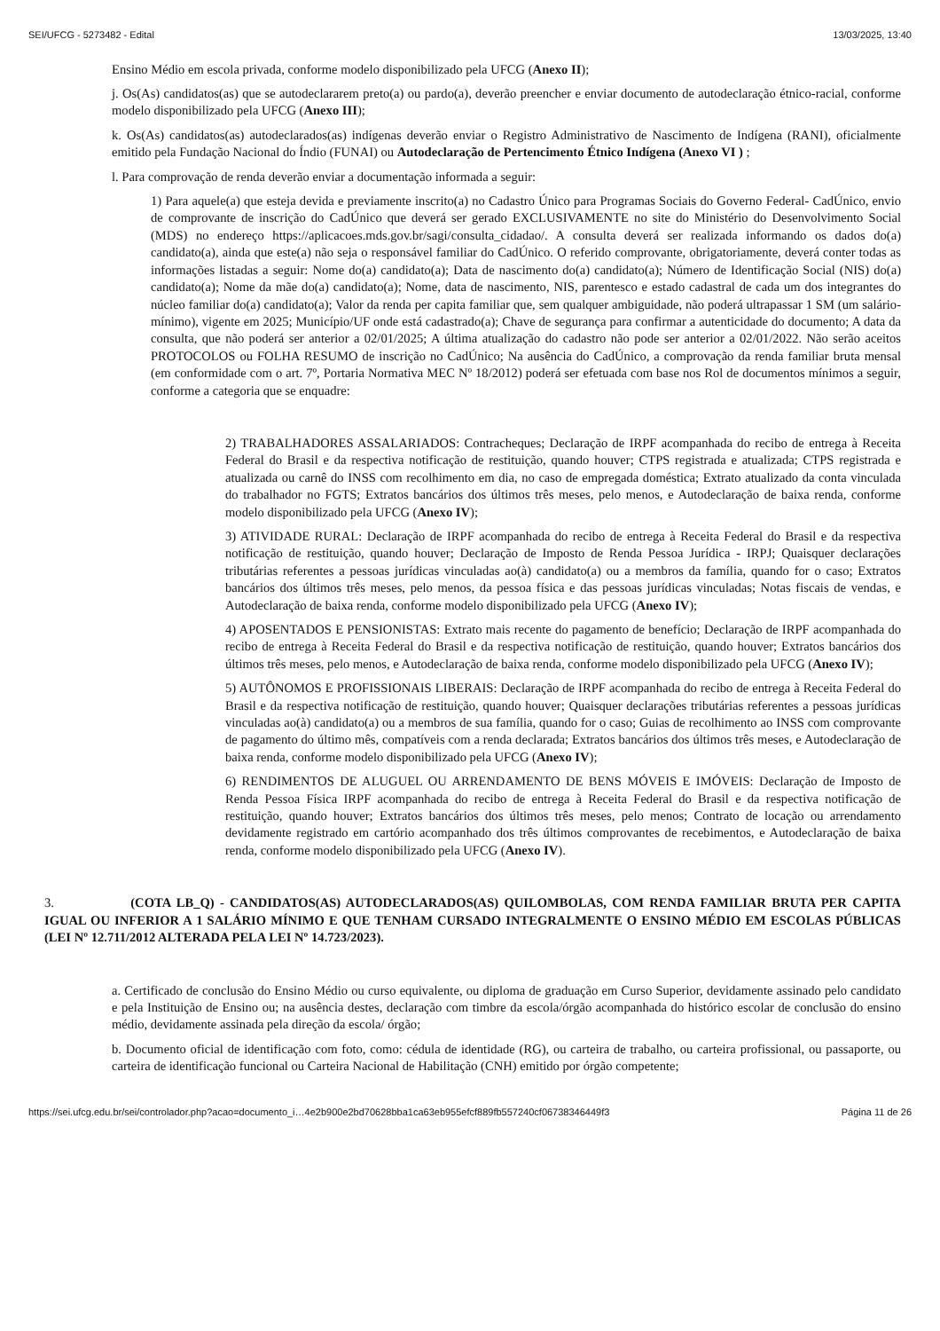SEI/UFCG - 5273482 - Edital 13/03/2025, 13:40
Ensino Médio em escola privada, conforme modelo disponibilizado pela UFCG (Anexo II);
j. Os(As) candidatos(as) que se autodeclararem preto(a) ou pardo(a), deverão preencher e enviar documento de autodeclaração étnico-racial, conforme modelo disponibilizado pela UFCG (Anexo III);
k. Os(As) candidatos(as) autodeclarados(as) indígenas deverão enviar o Registro Administrativo de Nascimento de Indígena (RANI), oficialmente emitido pela Fundação Nacional do Índio (FUNAI) ou Autodeclaração de Pertencimento Étnico Indígena (Anexo VI ) ;
l. Para comprovação de renda deverão enviar a documentação informada a seguir:
1) Para aquele(a) que esteja devida e previamente inscrito(a) no Cadastro Único para Programas Sociais do Governo Federal- CadÚnico, envio de comprovante de inscrição do CadÚnico que deverá ser gerado EXCLUSIVAMENTE no site do Ministério do Desenvolvimento Social (MDS) no endereço https://aplicacoes.mds.gov.br/sagi/consulta_cidadao/. A consulta deverá ser realizada informando os dados do(a) candidato(a), ainda que este(a) não seja o responsável familiar do CadÚnico. O referido comprovante, obrigatoriamente, deverá conter todas as informações listadas a seguir: Nome do(a) candidato(a); Data de nascimento do(a) candidato(a); Número de Identificação Social (NIS) do(a) candidato(a); Nome da mãe do(a) candidato(a); Nome, data de nascimento, NIS, parentesco e estado cadastral de cada um dos integrantes do núcleo familiar do(a) candidato(a); Valor da renda per capita familiar que, sem qualquer ambiguidade, não poderá ultrapassar 1 SM (um salário- mínimo), vigente em 2025; Município/UF onde está cadastrado(a); Chave de segurança para confirmar a autenticidade do documento; A data da consulta, que não poderá ser anterior a 02/01/2025; A última atualização do cadastro não pode ser anterior a 02/01/2022. Não serão aceitos PROTOCOLOS ou FOLHA RESUMO de inscrição no CadÚnico; Na ausência do CadÚnico, a comprovação da renda familiar bruta mensal (em conformidade com o art. 7º, Portaria Normativa MEC Nº 18/2012) poderá ser efetuada com base nos Rol de documentos mínimos a seguir, conforme a categoria que se enquadre:
2) TRABALHADORES ASSALARIADOS: Contracheques; Declaração de IRPF acompanhada do recibo de entrega à Receita Federal do Brasil e da respectiva notificação de restituição, quando houver; CTPS registrada e atualizada; CTPS registrada e atualizada ou carnê do INSS com recolhimento em dia, no caso de empregada doméstica; Extrato atualizado da conta vinculada do trabalhador no FGTS; Extratos bancários dos últimos três meses, pelo menos, e Autodeclaração de baixa renda, conforme modelo disponibilizado pela UFCG (Anexo IV);
3) ATIVIDADE RURAL: Declaração de IRPF acompanhada do recibo de entrega à Receita Federal do Brasil e da respectiva notificação de restituição, quando houver; Declaração de Imposto de Renda Pessoa Jurídica - IRPJ; Quaisquer declarações tributárias referentes a pessoas jurídicas vinculadas ao(à) candidato(a) ou a membros da família, quando for o caso; Extratos bancários dos últimos três meses, pelo menos, da pessoa física e das pessoas jurídicas vinculadas; Notas fiscais de vendas, e Autodeclaração de baixa renda, conforme modelo disponibilizado pela UFCG (Anexo IV);
4) APOSENTADOS E PENSIONISTAS: Extrato mais recente do pagamento de benefício; Declaração de IRPF acompanhada do recibo de entrega à Receita Federal do Brasil e da respectiva notificação de restituição, quando houver; Extratos bancários dos últimos três meses, pelo menos, e Autodeclaração de baixa renda, conforme modelo disponibilizado pela UFCG (Anexo IV);
5) AUTÔNOMOS E PROFISSIONAIS LIBERAIS: Declaração de IRPF acompanhada do recibo de entrega à Receita Federal do Brasil e da respectiva notificação de restituição, quando houver; Quaisquer declarações tributárias referentes a pessoas jurídicas vinculadas ao(à) candidato(a) ou a membros de sua família, quando for o caso; Guias de recolhimento ao INSS com comprovante de pagamento do último mês, compatíveis com a renda declarada; Extratos bancários dos últimos três meses, e Autodeclaração de baixa renda, conforme modelo disponibilizado pela UFCG (Anexo IV);
6) RENDIMENTOS DE ALUGUEL OU ARRENDAMENTO DE BENS MÓVEIS E IMÓVEIS: Declaração de Imposto de Renda Pessoa Física IRPF acompanhada do recibo de entrega à Receita Federal do Brasil e da respectiva notificação de restituição, quando houver; Extratos bancários dos últimos três meses, pelo menos; Contrato de locação ou arrendamento devidamente registrado em cartório acompanhado dos três últimos comprovantes de recebimentos, e Autodeclaração de baixa renda, conforme modelo disponibilizado pela UFCG (Anexo IV).
3. (COTA LB_Q) - CANDIDATOS(AS) AUTODECLARADOS(AS) QUILOMBOLAS, COM RENDA FAMILIAR BRUTA PER CAPITA IGUAL OU INFERIOR A 1 SALÁRIO MÍNIMO E QUE TENHAM CURSADO INTEGRALMENTE O ENSINO MÉDIO EM ESCOLAS PÚBLICAS (LEI Nº 12.711/2012 ALTERADA PELA LEI Nº 14.723/2023).
a. Certificado de conclusão do Ensino Médio ou curso equivalente, ou diploma de graduação em Curso Superior, devidamente assinado pelo candidato e pela Instituição de Ensino ou; na ausência destes, declaração com timbre da escola/órgão acompanhada do histórico escolar de conclusão do ensino médio, devidamente assinada pela direção da escola/ órgão;
b. Documento oficial de identificação com foto, como: cédula de identidade (RG), ou carteira de trabalho, ou carteira profissional, ou passaporte, ou carteira de identificação funcional ou Carteira Nacional de Habilitação (CNH) emitido por órgão competente;
https://sei.ufcg.edu.br/sei/controlador.php?acao=documento_i…4e2b900e2bd70628bba1ca63eb955efcf889fb557240cf06738346449f3 Página 11 de 26